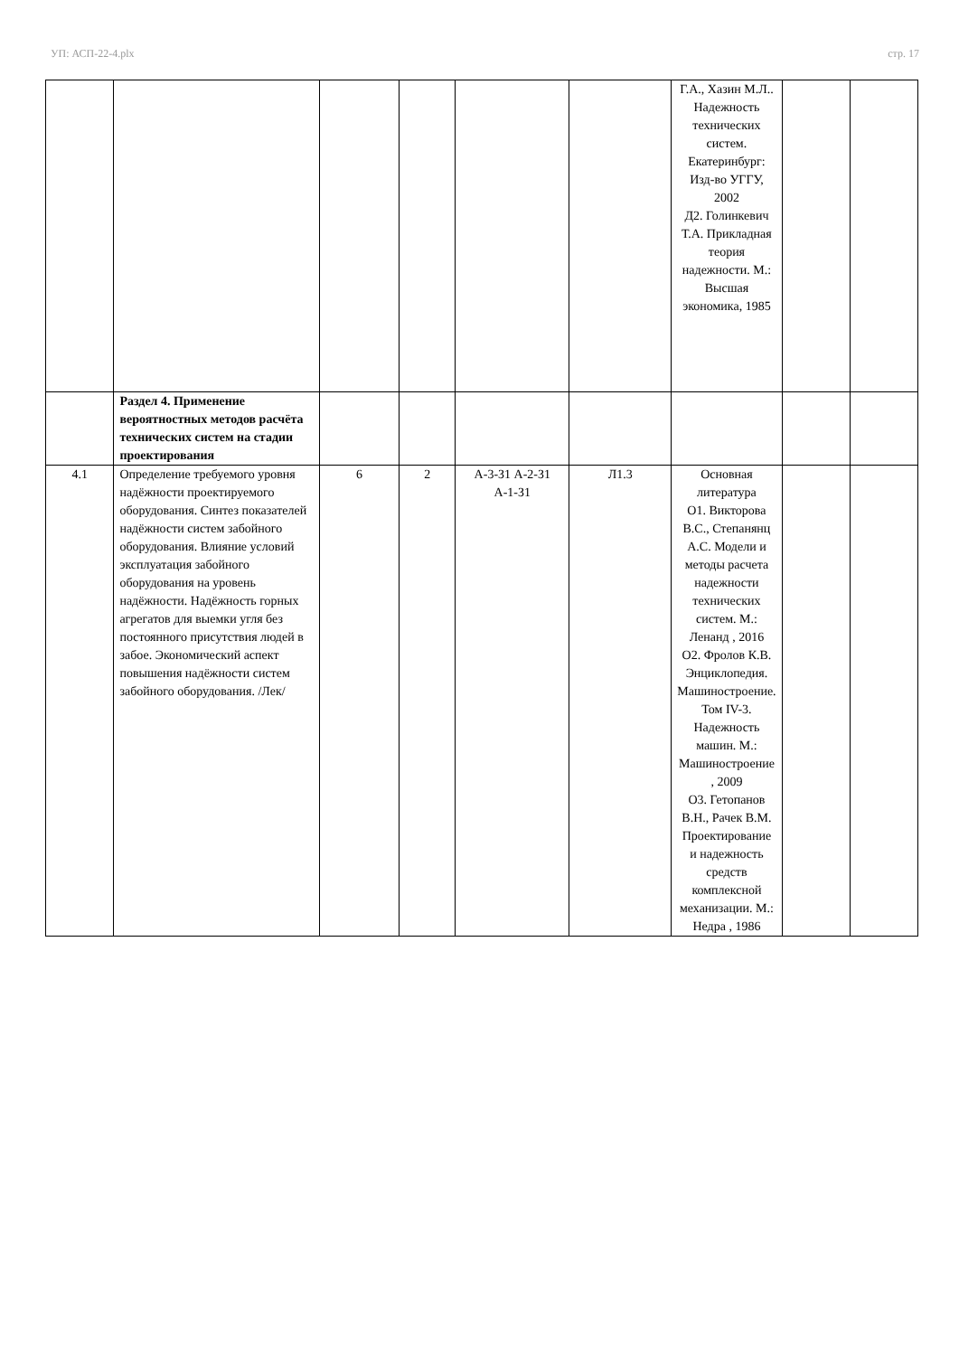УП: АСП-22-4.plx стр. 17
| | | | | | | Г.А., Хазин М.Л.. Надежность технических систем. Екатеринбург: Изд-во УГГУ, 2002 Д2. Голинкевич Т.А. Прикладная теория надежности. М.: Высшая экономика, 1985 | | |
| | Раздел 4. Применение вероятностных методов расчёта технических систем на стадии проектирования | | | | | | | |
| 4.1 | Определение требуемого уровня надёжности проектируемого оборудования. Синтез показателей надёжности систем забойного оборудования. Влияние условий эксплуатация забойного оборудования на уровень надёжности. Надёжность горных агрегатов для выемки угля без постоянного присутствия людей в забое. Экономический аспект повышения надёжности систем забойного оборудования. /Лек/ | 6 | 2 | А-3-З1 А-2-З1 А-1-З1 | Л1.3 | Основная литература О1. Викторова В.С., Степанянц А.С. Модели и методы расчета надежности технических систем. М.: Ленанд , 2016 О2. Фролов К.В. Энциклопедия. Машиностроение. Том IV-3. Надежность машин. М.: Машиностроение , 2009 О3. Гетопанов В.Н., Рачек В.М. Проектирование и надежность средств комплексной механизации. М.: Недра , 1986 | | |